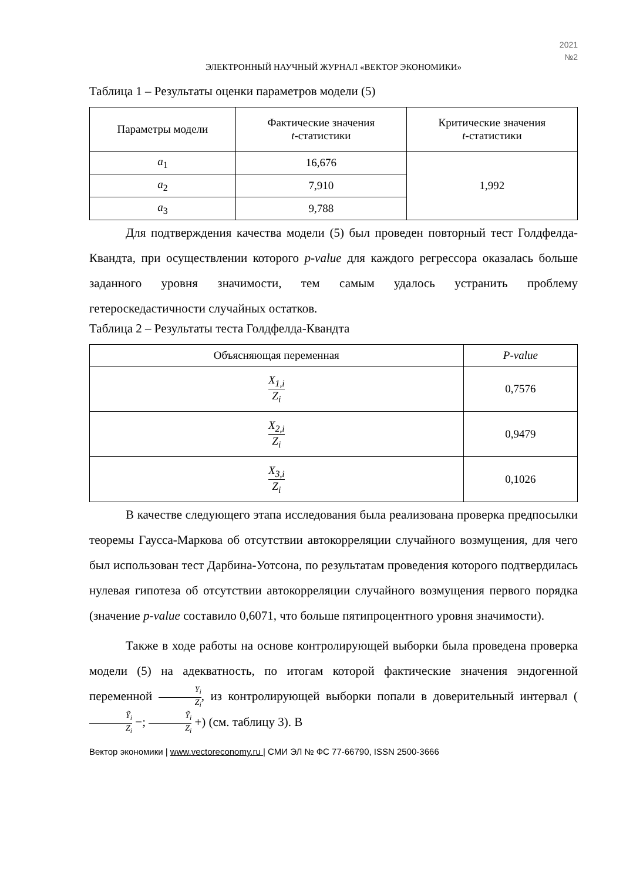2021
№2
ЭЛЕКТРОННЫЙ НАУЧНЫЙ ЖУРНАЛ «ВЕКТОР ЭКОНОМИКИ»
Таблица 1 – Результаты оценки параметров модели (5)
| Параметры модели | Фактические значения t -статистики | Критические значения t -статистики |
| --- | --- | --- |
| a<sub>1</sub> | 16,676 | 1,992 |
| a<sub>2</sub> | 7,910 | |
| a<sub>3</sub> | 9,788 | |
Для подтверждения качества модели (5) был проведен повторный тест Голдфелда-Квандта, при осуществлении которого p-value для каждого регрессора оказалась больше заданного уровня значимости, тем самым удалось устранить проблему гетероскедастичности случайных остатков.
Таблица 2 – Результаты теста Голдфелда-Квандта
| Объясняющая переменная | P-value |
| --- | --- |
| X<sub>1,i</sub> Z<sub>i</sub> | 0,7576 |
| X<sub>2,i</sub> Z<sub>i</sub> | 0,9479 |
| X<sub>3,i</sub> Z<sub>i</sub> | 0,1026 |
В качестве следующего этапа исследования была реализована проверка предпосылки теоремы Гаусса-Маркова об отсутствии автокорреляции случайного возмущения, для чего был использован тест Дарбина-Уотсона, по результатам проведения которого подтвердилась нулевая гипотеза об отсутствии автокорреляции случайного возмущения первого порядка (значение p-value составило 0,6071, что больше пятипроцентного уровня значимости).
Также в ходе работы на основе контролирующей выборки была проведена проверка модели (5) на адекватность, по итогам которой фактические значения эндогенной переменной Y<sub>i</sub> Z<sub>i</sub>, из контролирующей выборки попали в доверительный интервал (Ỹ<sub>i</sub> Z<sub>i</sub> −; Ỹ<sub>i</sub> Z<sub>i</sub> +) (см. таблицу 3). В
Вектор экономики | www.vectoreconomy.ru | СМИ ЭЛ № ФС 77-66790, ISSN 2500-3666